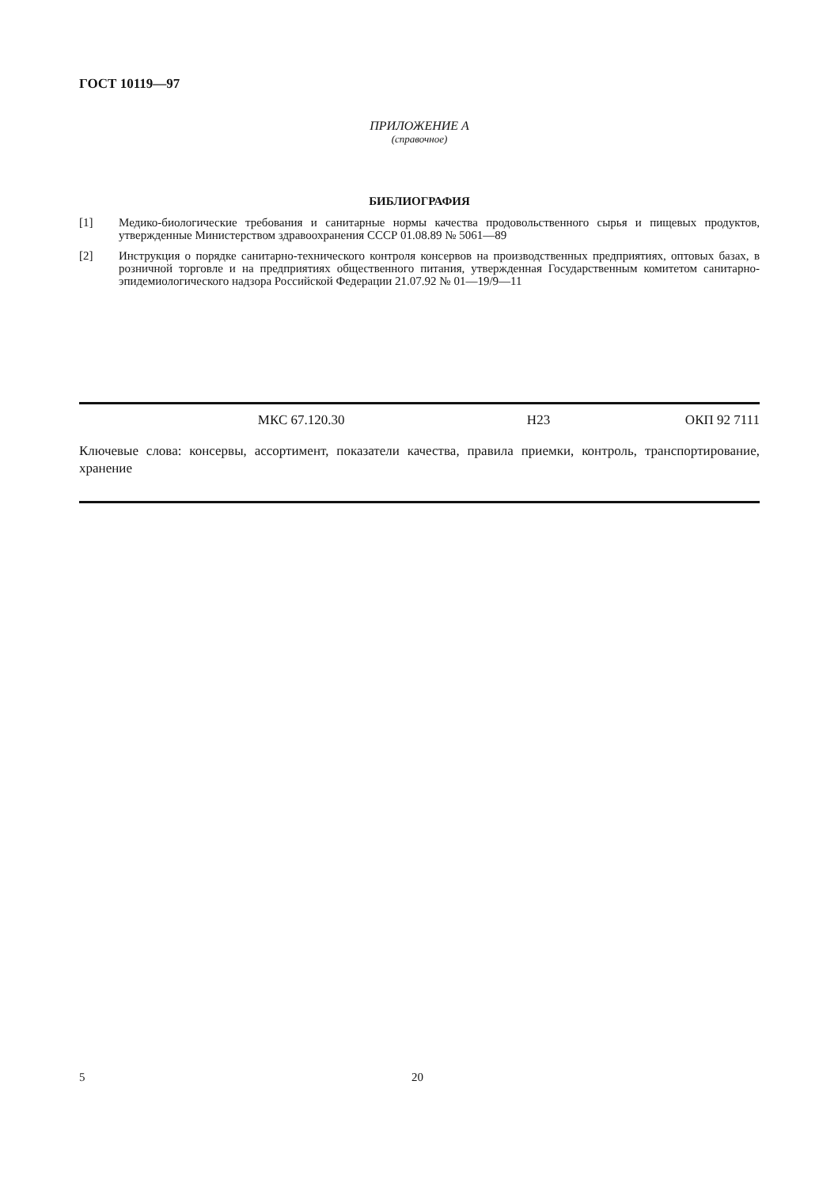ГОСТ 10119—97
ПРИЛОЖЕНИЕ А
(справочное)
БИБЛИОГРАФИЯ
[1] Медико-биологические требования и санитарные нормы качества продовольственного сырья и пищевых продуктов, утвержденные Министерством здравоохранения СССР 01.08.89 № 5061—89
[2] Инструкция о порядке санитарно-технического контроля консервов на производственных предприятиях, оптовых базах, в розничной торговле и на предприятиях общественного питания, утвержденная Государственным комитетом санитарно-эпидемиологического надзора Российской Федерации 21.07.92 № 01—19/9—11
МКС 67.120.30 Н23 ОКП 92 7111
Ключевые слова: консервы, ассортимент, показатели качества, правила приемки, контроль, транспортирование, хранение
5 20